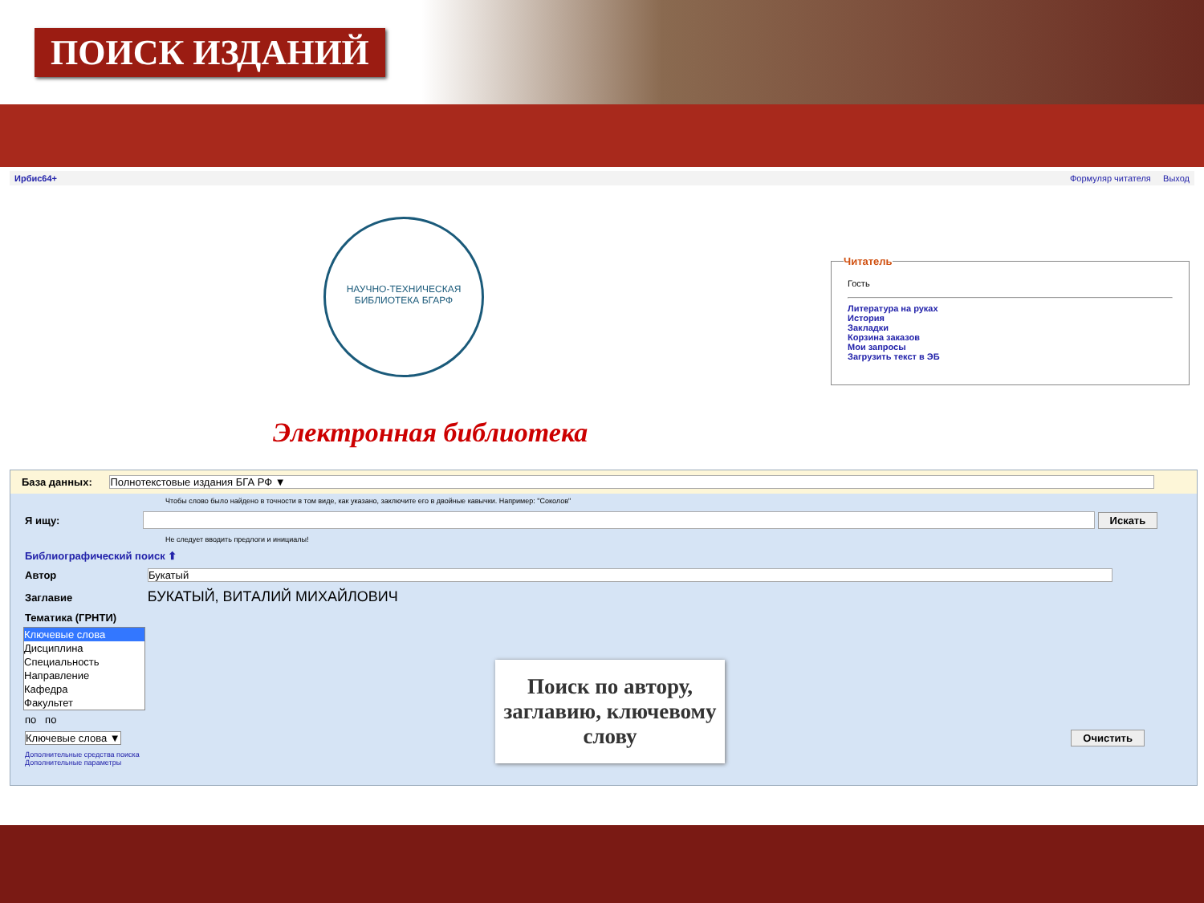ПОИСК ИЗДАНИЙ
Ирбис64+ Формуляр читателя Выход
НАУЧНО-ТЕХНИЧЕСКАЯ БИБЛИОТЕКА БГАРФ
Читатель
Гость
Литература на руках
История
Закладки
Корзина заказов
Мои запросы
Загрузить текст в ЭБ
Электронная библиотека
База данных: Полнотекстовые издания БГА РФ ▼
Чтобы слово было найдено в точности в том виде, как указано, заключите его в двойные кавычки. Например: "Соколов"
Я ищу: Искать
Не следует вводить предлоги и инициалы!
Библиографический поиск ⬆
Автор Букатый
Заглавие БУКАТЫЙ, ВИТАЛИЙ МИХАЙЛОВИЧ
Тематика (ГРНТИ)
Ключевые слова
Дисциплина
Специальность
Направление
Кафедра
Факультет
по по
Ключевые слова ▼ Очистить
Дополнительные средства поиска
Дополнительные параметры
Поиск по автору, заглавию, ключевому слову